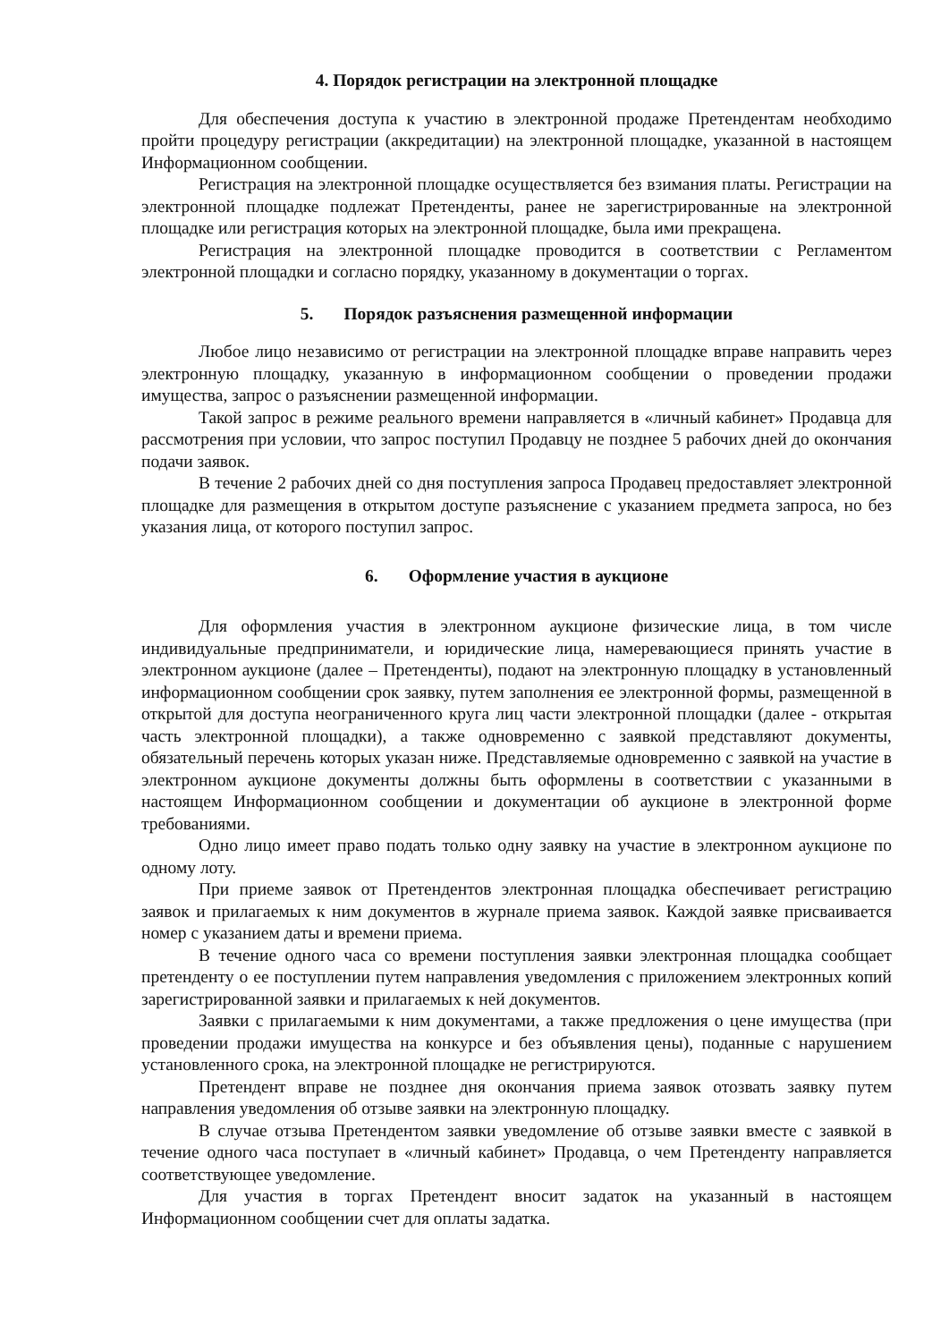4. Порядок регистрации на электронной площадке
Для обеспечения доступа к участию в электронной продаже Претендентам необходимо пройти процедуру регистрации (аккредитации) на электронной площадке, указанной в настоящем Информационном сообщении.
Регистрация на электронной площадке осуществляется без взимания платы. Регистрации на электронной площадке подлежат Претенденты, ранее не зарегистрированные на электронной площадке или регистрация которых на электронной площадке, была ими прекращена.
Регистрация на электронной площадке проводится в соответствии с Регламентом электронной площадки и согласно порядку, указанному в документации о торгах.
5. Порядок разъяснения размещенной информации
Любое лицо независимо от регистрации на электронной площадке вправе направить через электронную площадку, указанную в информационном сообщении о проведении продажи имущества, запрос о разъяснении размещенной информации.
Такой запрос в режиме реального времени направляется в «личный кабинет» Продавца для рассмотрения при условии, что запрос поступил Продавцу не позднее 5 рабочих дней до окончания подачи заявок.
В течение 2 рабочих дней со дня поступления запроса Продавец предоставляет электронной площадке для размещения в открытом доступе разъяснение с указанием предмета запроса, но без указания лица, от которого поступил запрос.
6. Оформление участия в аукционе
Для оформления участия в электронном аукционе физические лица, в том числе индивидуальные предприниматели, и юридические лица, намеревающиеся принять участие в электронном аукционе (далее – Претенденты), подают на электронную площадку в установленный информационном сообщении срок заявку, путем заполнения ее электронной формы, размещенной в открытой для доступа неограниченного круга лиц части электронной площадки (далее - открытая часть электронной площадки), а также одновременно с заявкой представляют документы, обязательный перечень которых указан ниже. Представляемые одновременно с заявкой на участие в электронном аукционе документы должны быть оформлены в соответствии с указанными в настоящем Информационном сообщении и документации об аукционе в электронной форме требованиями.
Одно лицо имеет право подать только одну заявку на участие в электронном аукционе по одному лоту.
При приеме заявок от Претендентов электронная площадка обеспечивает регистрацию заявок и прилагаемых к ним документов в журнале приема заявок. Каждой заявке присваивается номер с указанием даты и времени приема.
В течение одного часа со времени поступления заявки электронная площадка сообщает претенденту о ее поступлении путем направления уведомления с приложением электронных копий зарегистрированной заявки и прилагаемых к ней документов.
Заявки с прилагаемыми к ним документами, а также предложения о цене имущества (при проведении продажи имущества на конкурсе и без объявления цены), поданные с нарушением установленного срока, на электронной площадке не регистрируются.
Претендент вправе не позднее дня окончания приема заявок отозвать заявку путем направления уведомления об отзыве заявки на электронную площадку.
В случае отзыва Претендентом заявки уведомление об отзыве заявки вместе с заявкой в течение одного часа поступает в «личный кабинет» Продавца, о чем Претенденту направляется соответствующее уведомление.
Для участия в торгах Претендент вносит задаток на указанный в настоящем Информационном сообщении счет для оплаты задатка.